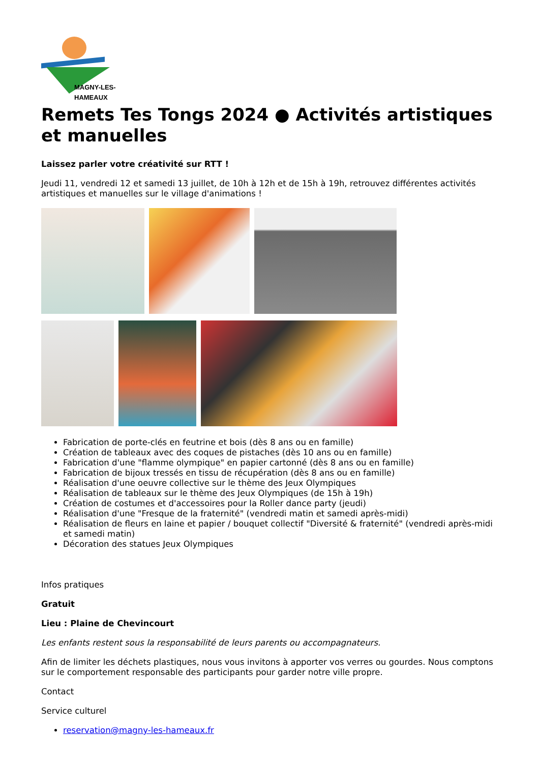MAGNY-LES-HAMEAUX
Remets Tes Tongs 2024 ● Activités artistiques et manuelles
Laissez parler votre créativité sur RTT !
Jeudi 11, vendredi 12 et samedi 13 juillet, de 10h à 12h et de 15h à 19h, retrouvez différentes activités artistiques et manuelles sur le village d'animations !
Fabrication de porte-clés en feutrine et bois (dès 8 ans ou en famille)
Création de tableaux avec des coques de pistaches (dès 10 ans ou en famille)
Fabrication d'une "flamme olympique" en papier cartonné (dès 8 ans ou en famille)
Fabrication de bijoux tressés en tissu de récupération (dès 8 ans ou en famille)
Réalisation d'une oeuvre collective sur le thème des Jeux Olympiques
Réalisation de tableaux sur le thème des Jeux Olympiques (de 15h à 19h)
Création de costumes et d'accessoires pour la Roller dance party (jeudi)
Réalisation d'une "Fresque de la fraternité" (vendredi matin et samedi après-midi)
Réalisation de fleurs en laine et papier / bouquet collectif "Diversité & fraternité" (vendredi après-midi et samedi matin)
Décoration des statues Jeux Olympiques
Infos pratiques
Gratuit
Lieu : Plaine de Chevincourt
Les enfants restent sous la responsabilité de leurs parents ou accompagnateurs.
Afin de limiter les déchets plastiques, nous vous invitons à apporter vos verres ou gourdes. Nous comptons sur le comportement responsable des participants pour garder notre ville propre.
Contact
Service culturel
reservation@magny-les-hameaux.fr